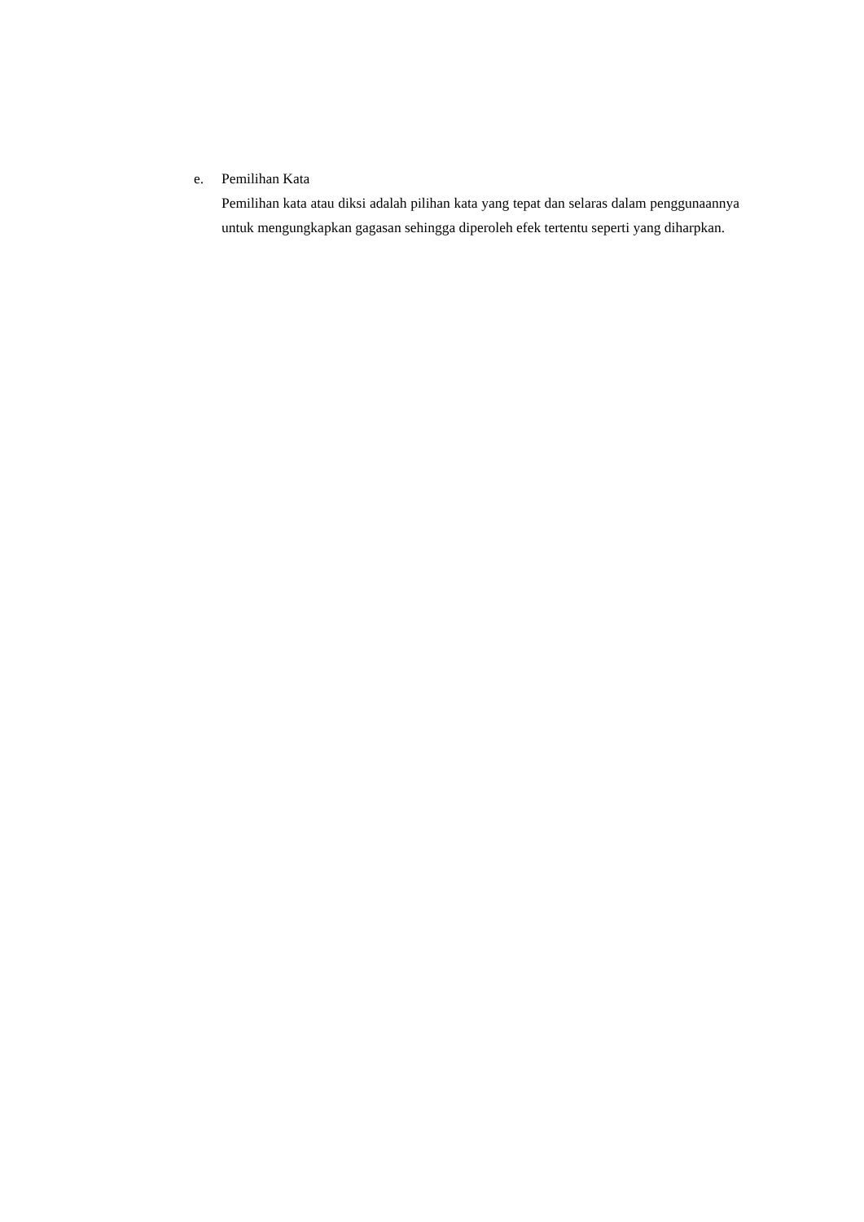e. Pemilihan Kata
Pemilihan kata atau diksi adalah pilihan kata yang tepat dan selaras dalam penggunaannya untuk mengungkapkan gagasan sehingga diperoleh efek tertentu seperti yang diharpkan.